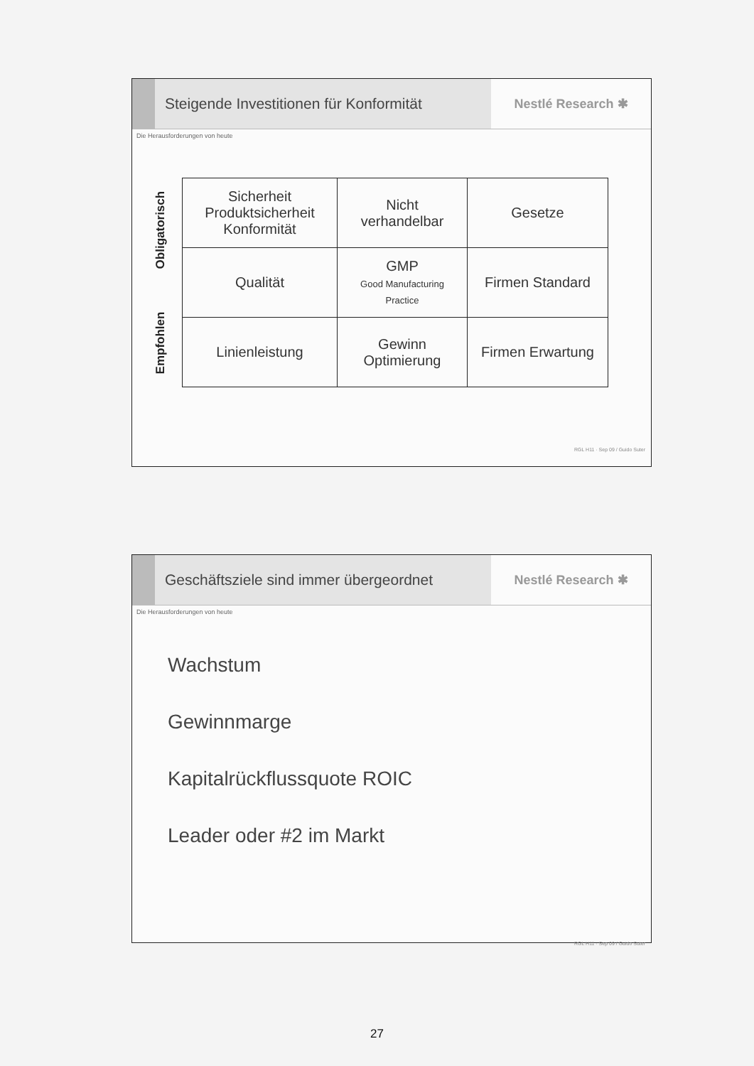Steigende Investitionen für Konformität
Nestlé Research ✱
Die Herausforderungen von heute
Empfohlen Obligatorisch
| Sicherheit Produktsicherheit Konformität | Nicht verhandelbar | Gesetze |
| Qualität | GMP Good Manufacturing Practice | Firmen Standard |
| Linienleistung | Gewinn Optimierung | Firmen Erwartung |
RGL H11 · Sep 09 / Guido Suter
Geschäftsziele sind immer übergeordnet
Nestlé Research ✱
Die Herausforderungen von heute
Wachstum
Gewinnmarge
Kapitalrückflussquote ROIC
Leader oder #2 im Markt
RGL H11 · Sep 09 / Guido Suter
27